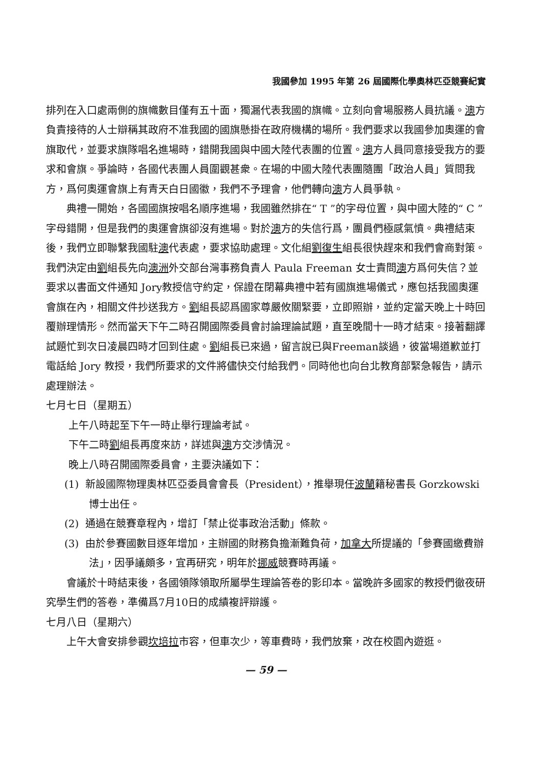我國參加 1995 年第 26 屆國際化學奧林匹亞競賽紀實
排列在入口處兩側的旗幟數目僅有五十面，獨漏代表我國的旗幟。立刻向會場服務人員抗議。澳方負責接待的人士辯稱其政府不准我國的國旗懸掛在政府機構的場所。我們要求以我國參加奧運的會旗取代，並要求旗隊唱名進場時，錯開我國與中國大陸代表團的位置。澳方人員同意接受我方的要求和會旗。爭論時，各國代表團人員圍觀甚衆。在場的中國大陸代表團隨團「政治人員」質問我方，爲何奧運會旗上有青天白日國徽，我們不予理會，他們轉向澳方人員爭執。
典禮一開始，各國國旗按唱名順序進場，我國雖然排在“ T ”的字母位置，與中國大陸的“ C ”字母錯開，但是我們的奧運會旗卻沒有進場。對於澳方的失信行爲，團員們極感氣憤。典禮結束後，我們立即聯繫我國駐澳代表處，要求協助處理。文化組劉復生組長很快趕來和我們會商對策。我們決定由劉組長先向澳洲外交部台灣事務負責人 Paula Freeman 女士責問澳方爲何失信？並要求以書面文件通知 Jory教授信守約定，保證在閉幕典禮中若有國旗進場儀式，應包括我國奧運會旗在內，相關文件抄送我方。劉組長認爲國家尊嚴攸關緊要，立即照辦，並約定當天晚上十時回覆辦理情形。然而當天下午二時召開國際委員會討論理論試題，直至晚間十一時才結束。接著翻譯試題忙到次日凌晨四時才回到住處。劉組長已來過，留言說已與Freeman談過，彼當場道歉並打電話給 Jory 教授，我們所要求的文件將儘快交付給我們。同時他也向台北教育部緊急報告，請示處理辦法。
七月七日（星期五）
上午八時起至下午一時止舉行理論考試。
下午二時劉組長再度來訪，詳述與澳方交涉情況。
晚上八時召開國際委員會，主要決議如下：
(1) 新設國際物理奧林匹亞委員會會長（President），推舉現任波蘭籍秘書長 Gorzkowski 博士出任。
(2) 通過在競賽章程內，增訂「禁止從事政治活動」條款。
(3) 由於參賽國數目逐年增加，主辦國的財務負擔漸難負荷，加拿大所提議的「參賽國繳費辦法」，因爭議頗多，宜再研究，明年於挪威競賽時再議。
會議於十時結束後，各國領隊領取所屬學生理論答卷的影印本。當晚許多國家的教授們徹夜研究學生們的答卷，準備爲7月10日的成績複評辯護。
七月八日（星期六）
上午大會安排參觀坎培拉市容，但車次少，等車費時，我們放棄，改在校園內遊逛。
— 59 —